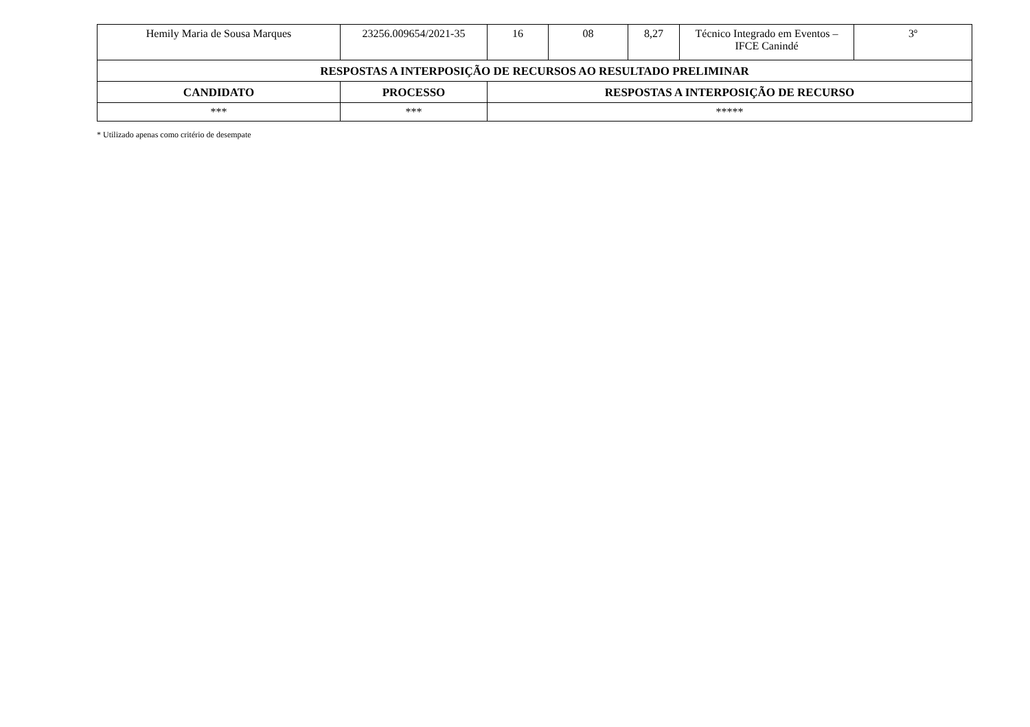| Hemily Maria de Sousa Marques | 23256.009654/2021-35 | 16 | 08 | 8,27 | Técnico Integrado em Eventos – IFCE Canindé | 3º |
| RESPOSTAS A INTERPOSIÇÃO DE RECURSOS AO RESULTADO PRELIMINAR | | | | | | |
| CANDIDATO | PROCESSO | RESPOSTAS A INTERPOSIÇÃO DE RECURSO | | | | |
| *** | *** | ***** | | | | |
* Utilizado apenas como critério de desempate